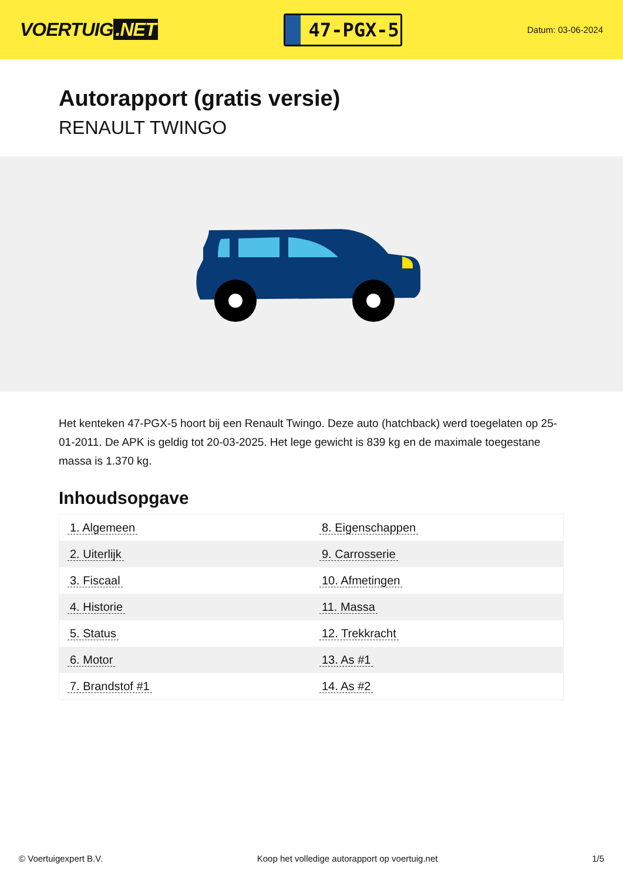VOERTUIG.NET
47-PGX-5
Datum: 03-06-2024
Autorapport (gratis versie)
RENAULT TWINGO
Het kenteken 47-PGX-5 hoort bij een Renault Twingo. Deze auto (hatchback) werd toegelaten op 25-01-2011. De APK is geldig tot 20-03-2025. Het lege gewicht is 839 kg en de maximale toegestane massa is 1.370 kg.
Inhoudsopgave
| 1. Algemeen | 8. Eigenschappen |
| 2. Uiterlijk | 9. Carrosserie |
| 3. Fiscaal | 10. Afmetingen |
| 4. Historie | 11. Massa |
| 5. Status | 12. Trekkracht |
| 6. Motor | 13. As #1 |
| 7. Brandstof #1 | 14. As #2 |
© Voertuigexpert B.V. Koop het volledige autorapport op voertuig.net 1/5